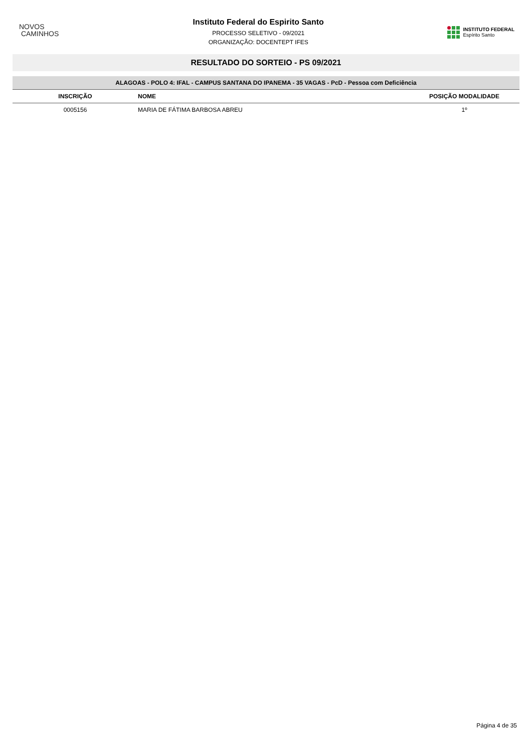NOVOS
CAMINHOS
Instituto Federal do Espirito Santo
PROCESSO SELETIVO - 09/2021
ORGANIZAÇÃO: DOCENTEPT IFES
INSTITUTO FEDERAL
Espírito Santo
RESULTADO DO SORTEIO - PS 09/2021
| ALAGOAS - POLO 4: IFAL - CAMPUS SANTANA DO IPANEMA - 35 VAGAS - PcD - Pessoa com Deficiência | | |
| --- | --- | --- |
| INSCRIÇÃO | NOME | POSIÇÃO MODALIDADE |
| 0005156 | MARIA DE FÁTIMA BARBOSA ABREU | 1º |
Página 4 de 35